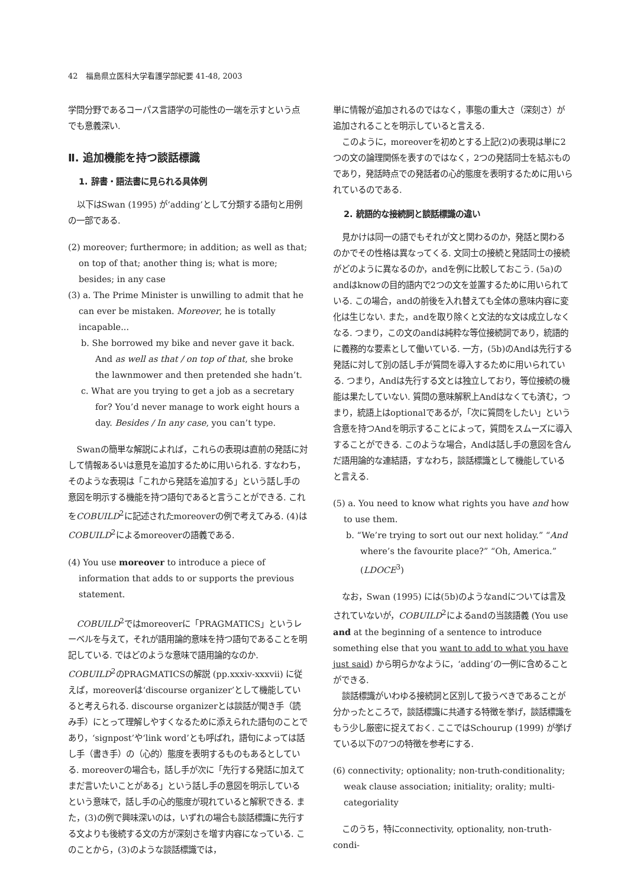42　福島県立医科大学看護学部紀要 41-48, 2003
学問分野であるコーパス言語学の可能性の一端を示すという点でも意義深い.
Ⅱ. 追加機能を持つ談話標識
1. 辞書・語法書に見られる具体例
以下はSwan (1995) が‘adding’として分類する語句と用例の一部である.
(2) moreover; furthermore; in addition; as well as that; on top of that; another thing is; what is more; besides; in any case
(3) a. The Prime Minister is unwilling to admit that he can ever be mistaken. Moreover, he is totally incapable...
b. She borrowed my bike and never gave it back. And as well as that / on top of that, she broke the lawnmower and then pretended she hadn’t.
c. What are you trying to get a job as a secretary for? You’d never manage to work eight hours a day. Besides / In any case, you can’t type.
Swanの簡単な解説によれば，これらの表現は直前の発話に対して情報あるいは意見を追加するために用いられる. すなわち，そのような表現は「これから発話を追加する」という話し手の意図を明示する機能を持つ語句であると言うことができる. これをCOBUILD<sup>2</sup>に記述されたmoreoverの例で考えてみる. (4)はCOBUILD<sup>2</sup>によるmoreoverの語義である.
(4) You use moreover to introduce a piece of information that adds to or supports the previous statement.
COBUILD<sup>2</sup>ではmoreoverに「PRAGMATICS」というレーベルを与えて，それが語用論的意味を持つ語句であることを明記している. ではどのような意味で語用論的なのか. COBUILD<sup>2</sup>のPRAGMATICSの解説 (pp.xxxiv-xxxvii) に従えば，moreoverは‘discourse organizer’として機能していると考えられる. discourse organizerとは談話が聞き手（読み手）にとって理解しやすくなるために添えられた語句のことであり，‘signpost’や‘link word’とも呼ばれ，語句によっては話し手（書き手）の（心的）態度を表明するものもあるとしている. moreoverの場合も，話し手が次に「先行する発話に加えてまだ言いたいことがある」という話し手の意図を明示しているという意味で，話し手の心的態度が現れていると解釈できる. また，(3)の例で興味深いのは，いずれの場合も談話標識に先行する文よりも後続する文の方が深刻さを増す内容になっている. このことから，(3)のような談話標識では，
単に情報が追加されるのではなく，事態の重大さ（深刻さ）が追加されることを明示していると言える.
このように，moreoverを初めとする上記(2)の表現は単に2つの文の論理関係を表すのではなく，2つの発話同士を結ぶものであり，発話時点での発話者の心的態度を表明するために用いられているのである.
2. 統語的な接続詞と談話標識の違い
見かけは同一の語でもそれが文と関わるのか，発話と関わるのかでその性格は異なってくる. 文同士の接続と発話同士の接続がどのように異なるのか，andを例に比較しておこう. (5a)のandはknowの目的語内で2つの文を並置するために用いられている. この場合，andの前後を入れ替えても全体の意味内容に変化は生じない. また，andを取り除くと文法的な文は成立しなくなる. つまり，この文のandは純粋な等位接続詞であり，統語的に義務的な要素として働いている. 一方，(5b)のAndは先行する発話に対して別の話し手が質問を導入するために用いられている. つまり，Andは先行する文とは独立しており，等位接続の機能は果たしていない. 質問の意味解釈上Andはなくても済む，つまり，統語上はoptionalであるが，「次に質問をしたい」という含意を持つAndを明示することによって，質問をスムーズに導入することができる. このような場合，Andは話し手の意図を含んだ語用論的な連結語，すなわち，談話標識として機能していると言える.
(5) a. You need to know what rights you have and how to use them.
b. “We’re trying to sort out our next holiday.” “And where’s the favourite place?” “Oh, America.” (LDOCE<sup>3</sup>)
なお，Swan (1995) には(5b)のようなandについては言及されていないが，COBUILD<sup>2</sup>によるandの当該語義 (You use and at the beginning of a sentence to introduce something else that you want to add to what you have just said) から明らかなように，‘adding’の一例に含めることができる.
談話標識がいわゆる接続詞と区別して扱うべきであることが分かったところで，談話標識に共通する特徴を挙げ，談話標識をもう少し厳密に捉えておく. ここではSchourup (1999) が挙げている以下の7つの特徴を参考にする.
(6) connectivity; optionality; non-truth-conditionality; weak clause association; initiality; orality; multi-categoriality
このうち，特にconnectivity, optionality, non-truth-condi-